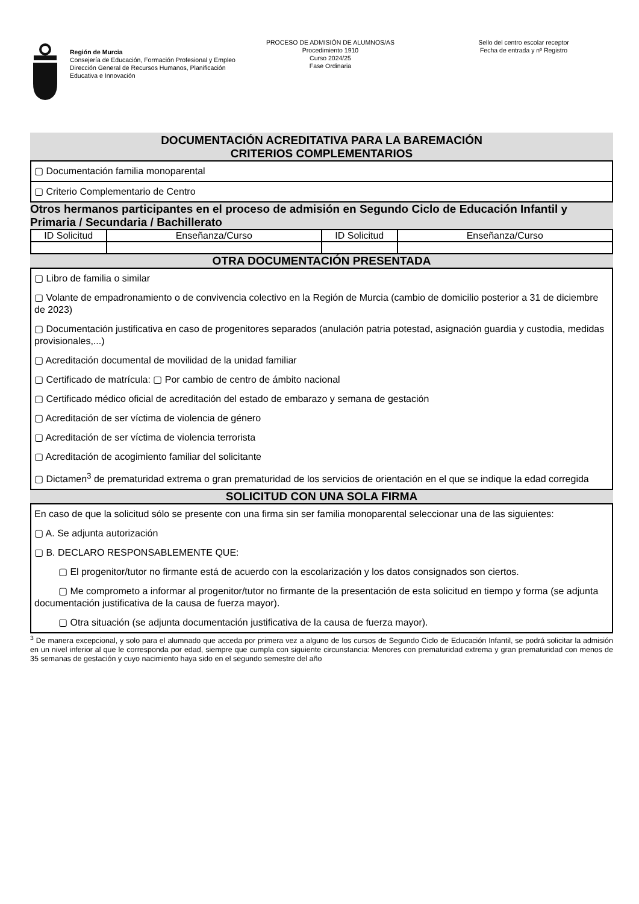Región de Murcia
Consejería de Educación, Formación Profesional y Empleo
Dirección General de Recursos Humanos, Planificación Educativa e Innovación
PROCESO DE ADMISIÓN DE ALUMNOS/AS
Procedimiento 1910
Curso 2024/25
Fase Ordinaria
Sello del centro escolar receptor
Fecha de entrada y nº Registro
DOCUMENTACIÓN ACREDITATIVA PARA LA BAREMACIÓN
CRITERIOS COMPLEMENTARIOS
▢ Documentación familia monoparental
▢ Criterio Complementario de Centro
Otros hermanos participantes en el proceso de admisión en Segundo Ciclo de Educación Infantil y Primaria / Secundaria / Bachillerato
| ID Solicitud | Enseñanza/Curso | ID Solicitud | Enseñanza/Curso |
| --- | --- | --- | --- |
OTRA DOCUMENTACIÓN PRESENTADA
▢ Libro de familia o similar
▢ Volante de empadronamiento o de convivencia colectivo en la Región de Murcia (cambio de domicilio posterior a 31 de diciembre de 2023)
▢ Documentación justificativa en caso de progenitores separados (anulación patria potestad, asignación guardia y custodia, medidas provisionales,...)
▢ Acreditación documental de movilidad de la unidad familiar
▢ Certificado de matrícula: ▢ Por cambio de centro de ámbito nacional
▢ Certificado médico oficial de acreditación del estado de embarazo y semana de gestación
▢ Acreditación de ser víctima de violencia de género
▢ Acreditación de ser víctima de violencia terrorista
▢ Acreditación de acogimiento familiar del solicitante
▢ Dictamen<sup>3</sup> de prematuridad extrema o gran prematuridad de los servicios de orientación en el que se indique la edad corregida
SOLICITUD CON UNA SOLA FIRMA
En caso de que la solicitud sólo se presente con una firma sin ser familia monoparental seleccionar una de las siguientes:
▢ A. Se adjunta autorización
▢ B. DECLARO RESPONSABLEMENTE QUE:
▢ El progenitor/tutor no firmante está de acuerdo con la escolarización y los datos consignados son ciertos.
▢ Me comprometo a informar al progenitor/tutor no firmante de la presentación de esta solicitud en tiempo y forma (se adjunta documentación justificativa de la causa de fuerza mayor).
▢ Otra situación (se adjunta documentación justificativa de la causa de fuerza mayor).
<sup>3</sup> De manera excepcional, y solo para el alumnado que acceda por primera vez a alguno de los cursos de Segundo Ciclo de Educación Infantil, se podrá solicitar la admisión en un nivel inferior al que le corresponda por edad, siempre que cumpla con siguiente circunstancia: Menores con prematuridad extrema y gran prematuridad con menos de 35 semanas de gestación y cuyo nacimiento haya sido en el segundo semestre del año